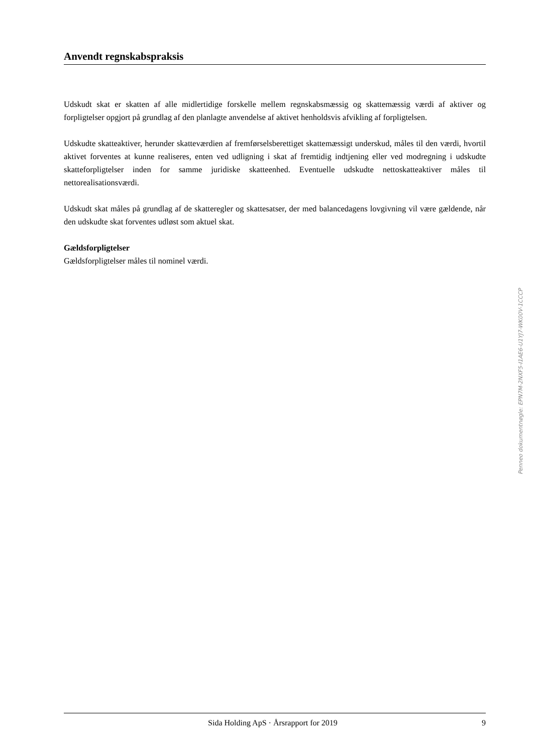Anvendt regnskabspraksis
Udskudt skat er skatten af alle midlertidige forskelle mellem regnskabsmæssig og skattemæssig værdi af aktiver og forpligtelser opgjort på grundlag af den planlagte anvendelse af aktivet henholdsvis afvikling af forpligtelsen.
Udskudte skatteaktiver, herunder skatteværdien af fremførselsberettiget skattemæssigt underskud, måles til den værdi, hvortil aktivet forventes at kunne realiseres, enten ved udligning i skat af fremtidig indtjening eller ved modregning i udskudte skatteforpligtelser inden for samme juridiske skatteenhed. Eventuelle udskudte nettoskatteaktiver måles til nettorealisationsværdi.
Udskudt skat måles på grundlag af de skatteregler og skattesatser, der med balancedagens lovgivning vil være gældende, når den udskudte skat forventes udløst som aktuel skat.
Gældsforpligtelser
Gældsforpligtelser måles til nominel værdi.
Penneo dokumentnøgle: EPN7M-2NXF5-I1AE6-U1YJ7-WK00V-1CCCP
Sida Holding ApS · Årsrapport for 2019 9